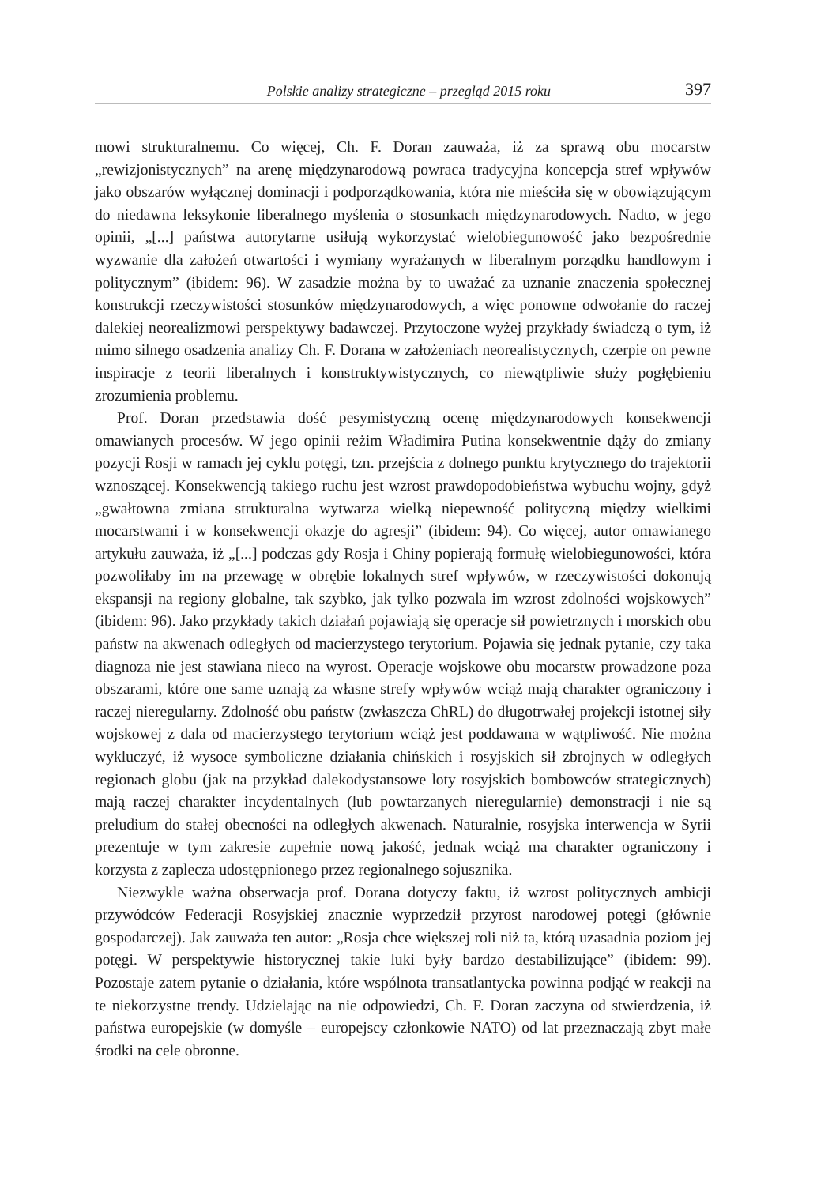Polskie analizy strategiczne – przegląd 2015 roku 397
mowi strukturalnemu. Co więcej, Ch. F. Doran zauważa, iż za sprawą obu mocarstw „rewizjonistycznych” na arenę międzynarodową powraca tradycyjna koncepcja stref wpływów jako obszarów wyłącznej dominacji i podporządkowania, która nie mieściła się w obowiązującym do niedawna leksykonie liberalnego myślenia o stosunkach międzynarodowych. Nadto, w jego opinii, „[...] państwa autorytarne usiłują wykorzystać wielobiegunowość jako bezpośrednie wyzwanie dla założeń otwartości i wymiany wyrażanych w liberalnym porządku handlowym i politycznym” (ibidem: 96). W zasadzie można by to uważać za uznanie znaczenia społecznej konstrukcji rzeczywistości stosunków międzynarodowych, a więc ponowne odwołanie do raczej dalekiej neorealizmowi perspektywy badawczej. Przytoczone wyżej przykłady świadczą o tym, iż mimo silnego osadzenia analizy Ch. F. Dorana w założeniach neorealistycznych, czerpie on pewne inspiracje z teorii liberalnych i konstruktywistycznych, co niewątpliwie służy pogłębieniu zrozumienia problemu.
Prof. Doran przedstawia dość pesymistyczną ocenę międzynarodowych konsekwencji omawianych procesów. W jego opinii reżim Władimira Putina konsekwentnie dąży do zmiany pozycji Rosji w ramach jej cyklu potęgi, tzn. przejścia z dolnego punktu krytycznego do trajektorii wznoszącej. Konsekwencją takiego ruchu jest wzrost prawdopodobieństwa wybuchu wojny, gdyż „gwałtowna zmiana strukturalna wytwarza wielką niepewność polityczną między wielkimi mocarstwami i w konsekwencji okazje do agresji” (ibidem: 94). Co więcej, autor omawianego artykułu zauważa, iż „[...] podczas gdy Rosja i Chiny popierają formułę wielobiegunowości, która pozwoliłaby im na przewagę w obrębie lokalnych stref wpływów, w rzeczywistości dokonują ekspansji na regiony globalne, tak szybko, jak tylko pozwala im wzrost zdolności wojskowych” (ibidem: 96). Jako przykłady takich działań pojawiają się operacje sił powietrznych i morskich obu państw na akwenach odległych od macierzystego terytorium. Pojawia się jednak pytanie, czy taka diagnoza nie jest stawiana nieco na wyrost. Operacje wojskowe obu mocarstw prowadzone poza obszarami, które one same uznają za własne strefy wpływów wciąż mają charakter ograniczony i raczej nieregularny. Zdolność obu państw (zwłaszcza ChRL) do długotrwałej projekcji istotnej siły wojskowej z dala od macierzystego terytorium wciąż jest poddawana w wątpliwość. Nie można wykluczyć, iż wysoce symboliczne działania chińskich i rosyjskich sił zbrojnych w odległych regionach globu (jak na przykład dalekodystansowe loty rosyjskich bombowców strategicznych) mają raczej charakter incydentalnych (lub powtarzanych nieregularnie) demonstracji i nie są preludium do stałej obecności na odległych akwenach. Naturalnie, rosyjska interwencja w Syrii prezentuje w tym zakresie zupełnie nową jakość, jednak wciąż ma charakter ograniczony i korzysta z zaplecza udostępnionego przez regionalnego sojusznika.
Niezwykle ważna obserwacja prof. Dorana dotyczy faktu, iż wzrost politycznych ambicji przywódców Federacji Rosyjskiej znacznie wyprzedził przyrost narodowej potęgi (głównie gospodarczej). Jak zauważa ten autor: „Rosja chce większej roli niż ta, którą uzasadnia poziom jej potęgi. W perspektywie historycznej takie luki były bardzo destabilizujące” (ibidem: 99). Pozostaje zatem pytanie o działania, które wspólnota transatlantycka powinna podjąć w reakcji na te niekorzystne trendy. Udzielając na nie odpowiedzi, Ch. F. Doran zaczyna od stwierdzenia, iż państwa europejskie (w domyśle – europejscy członkowie NATO) od lat przeznaczają zbyt małe środki na cele obronne.